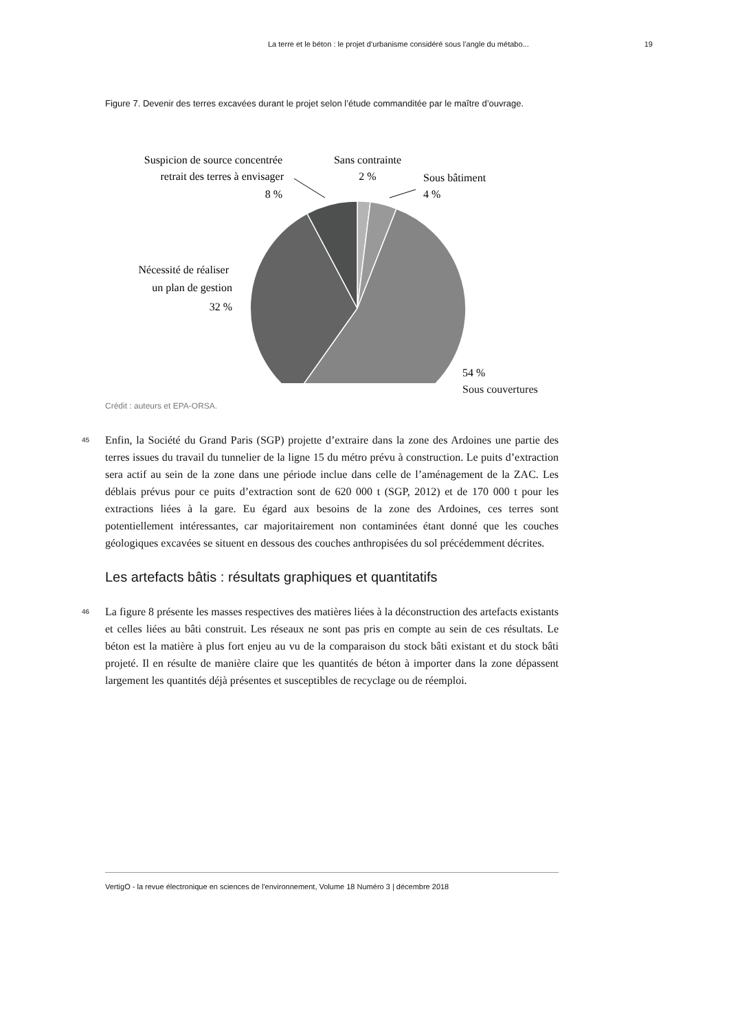La terre et le béton : le projet d’urbanisme considéré sous l’angle du métabo... 19
Figure 7. Devenir des terres excavées durant le projet selon l’étude commanditée par le maître d’ouvrage.
Suspicion de source concentrée
retrait des terres à envisager
8 %
Sans contrainte
2 %
Sous bâtiment
4 %
Nécessité de réaliser
un plan de gestion
32 %
54 %
Sous couvertures
Crédit : auteurs et EPA-ORSA.
45 Enfin, la Société du Grand Paris (SGP) projette d’extraire dans la zone des Ardoines une partie des terres issues du travail du tunnelier de la ligne 15 du métro prévu à construction. Le puits d’extraction sera actif au sein de la zone dans une période inclue dans celle de l’aménagement de la ZAC. Les déblais prévus pour ce puits d’extraction sont de 620 000 t (SGP, 2012) et de 170 000 t pour les extractions liées à la gare. Eu égard aux besoins de la zone des Ardoines, ces terres sont potentiellement intéressantes, car majoritairement non contaminées étant donné que les couches géologiques excavées se situent en dessous des couches anthropisées du sol précédemment décrites.
Les artefacts bâtis : résultats graphiques et quantitatifs
46 La figure 8 présente les masses respectives des matières liées à la déconstruction des artefacts existants et celles liées au bâti construit. Les réseaux ne sont pas pris en compte au sein de ces résultats. Le béton est la matière à plus fort enjeu au vu de la comparaison du stock bâti existant et du stock bâti projeté. Il en résulte de manière claire que les quantités de béton à importer dans la zone dépassent largement les quantités déjà présentes et susceptibles de recyclage ou de réemploi.
VertigO - la revue électronique en sciences de l'environnement, Volume 18 Numéro 3 | décembre 2018